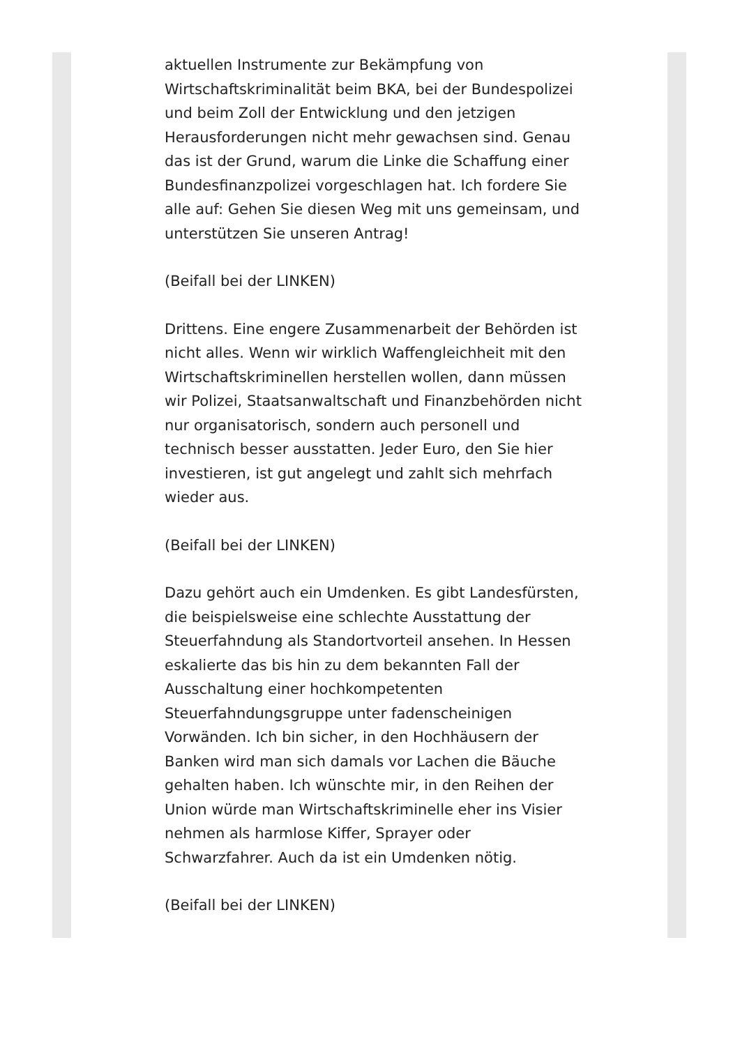aktuellen Instrumente zur Bekämpfung von Wirtschaftskriminalität beim BKA, bei der Bundespolizei und beim Zoll der Entwicklung und den jetzigen Herausforderungen nicht mehr gewachsen sind. Genau das ist der Grund, warum die Linke die Schaffung einer Bundesfinanzpolizei vorgeschlagen hat. Ich fordere Sie alle auf: Gehen Sie diesen Weg mit uns gemeinsam, und unterstützen Sie unseren Antrag!
(Beifall bei der LINKEN)
Drittens. Eine engere Zusammenarbeit der Behörden ist nicht alles. Wenn wir wirklich Waffengleichheit mit den Wirtschaftskriminellen herstellen wollen, dann müssen wir Polizei, Staatsanwaltschaft und Finanzbehörden nicht nur organisatorisch, sondern auch personell und technisch besser ausstatten. Jeder Euro, den Sie hier investieren, ist gut angelegt und zahlt sich mehrfach wieder aus.
(Beifall bei der LINKEN)
Dazu gehört auch ein Umdenken. Es gibt Landesfürsten, die beispielsweise eine schlechte Ausstattung der Steuerfahndung als Standortvorteil ansehen. In Hessen eskalierte das bis hin zu dem bekannten Fall der Ausschaltung einer hochkompetenten Steuerfahndungsgruppe unter fadenscheinigen Vorwänden. Ich bin sicher, in den Hochhäusern der Banken wird man sich damals vor Lachen die Bäuche gehalten haben. Ich wünschte mir, in den Reihen der Union würde man Wirtschaftskriminelle eher ins Visier nehmen als harmlose Kiffer, Sprayer oder Schwarzfahrer. Auch da ist ein Umdenken nötig.
(Beifall bei der LINKEN)